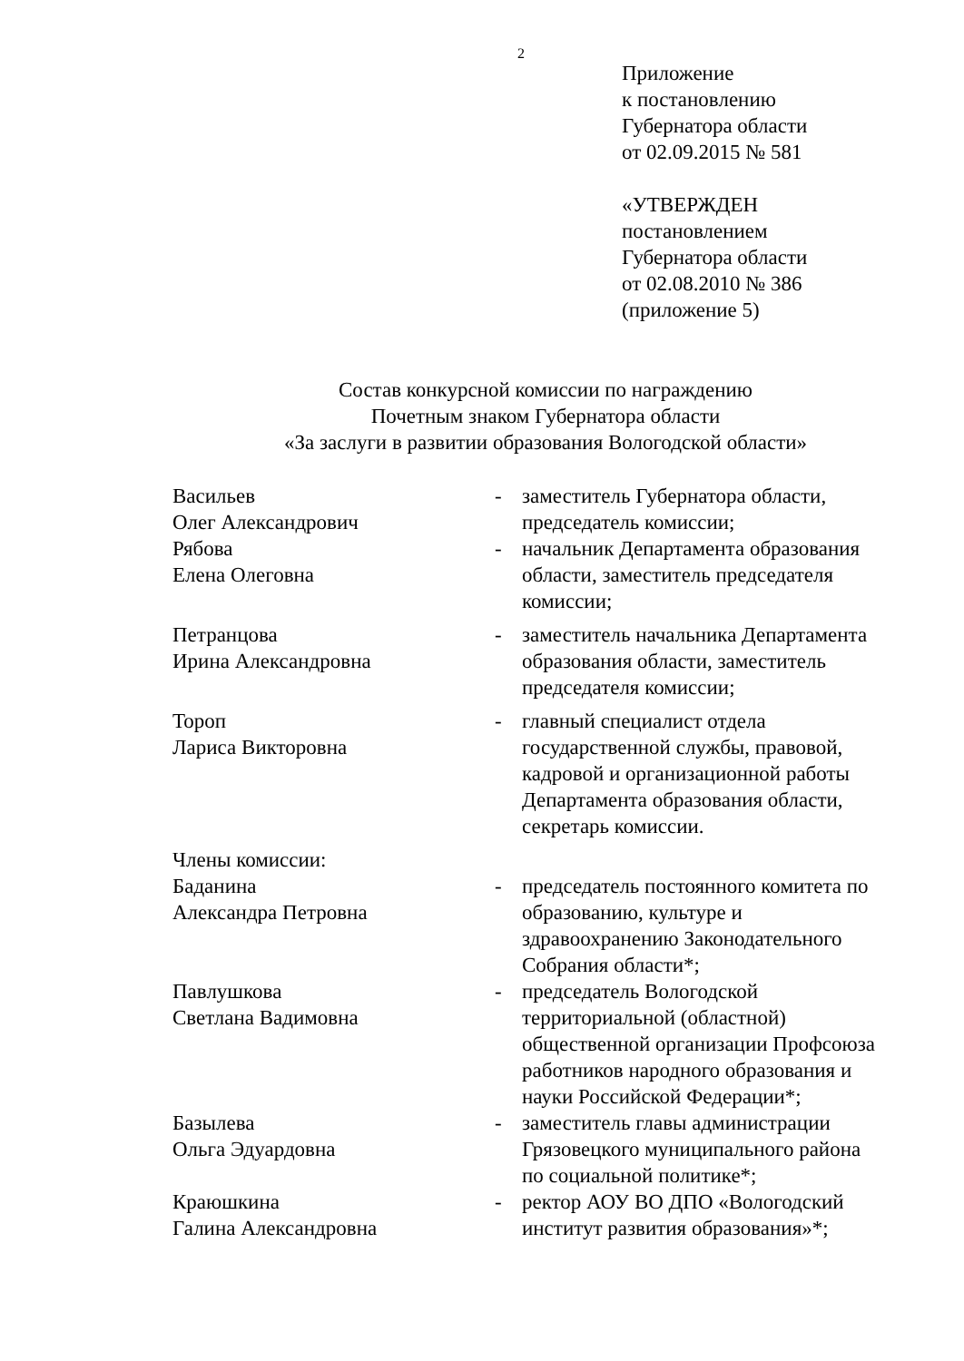2
Приложение
к постановлению
Губернатора области
от 02.09.2015 № 581
«УТВЕРЖДЕН
постановлением
Губернатора области
от 02.08.2010 № 386
(приложение 5)
Состав конкурсной комиссии по награждению
Почетным знаком Губернатора области
«За заслуги в развитии образования Вологодской области»
Васильев
Олег Александрович
- заместитель Губернатора области, председатель комиссии;
Рябова
Елена Олеговна
- начальник Департамента образования области, заместитель председателя комиссии;
Петранцова
Ирина Александровна
- заместитель начальника Департамента образования области, заместитель председателя комиссии;
Тороп
Лариса Викторовна
- главный специалист отдела государственной службы, правовой, кадровой и организационной работы Департамента образования области, секретарь комиссии.
Члены комиссии:
Баданина
Александра Петровна
- председатель постоянного комитета по образованию, культуре и здравоохранению Законодательного Собрания области*;
Павлушкова
Светлана Вадимовна
- председатель Вологодской территориальной (областной) общественной организации Профсоюза работников народного образования и науки Российской Федерации*;
Базылева
Ольга Эдуардовна
- заместитель главы администрации Грязовецкого муниципального района по социальной политике*;
Краюшкина
Галина Александровна
- ректор АОУ ВО ДПО «Вологодский институт развития образования»*;